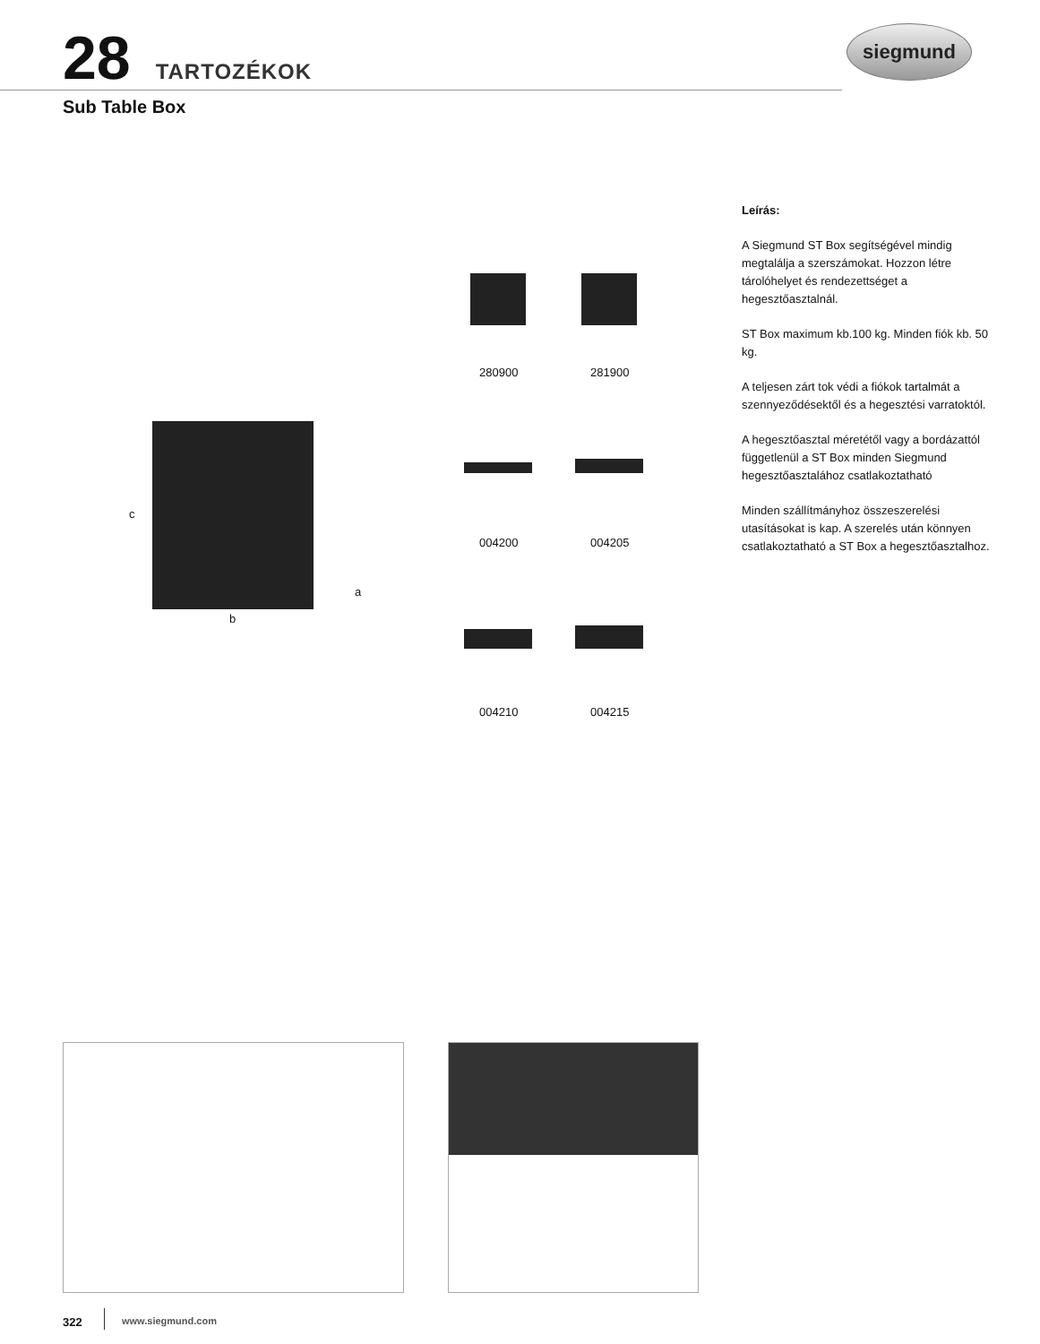28 TARTOZÉKOK siegmund
Sub Table Box
c
a
b
280900 281900
004200 004205
004210 004215
Leírás:
A Siegmund ST Box segítségével mindig megtalálja a szerszámokat. Hozzon létre tárolóhelyet és rendezettséget a hegesztőasztalnál.
ST Box maximum kb.100 kg. Minden fiók kb. 50 kg.
A teljesen zárt tok védi a fiókok tartalmát a szennyeződésektől és a hegesztési varratoktól.
A hegesztőasztal méretétől vagy a bordázattól függetlenül a ST Box minden Siegmund hegesztőasztalához csatlakoztatható
Minden szállítmányhoz összeszerelési utasításokat is kap. A szerelés után könnyen csatlakoztatható a ST Box a hegesztőasztalhoz.
322 www.siegmund.com